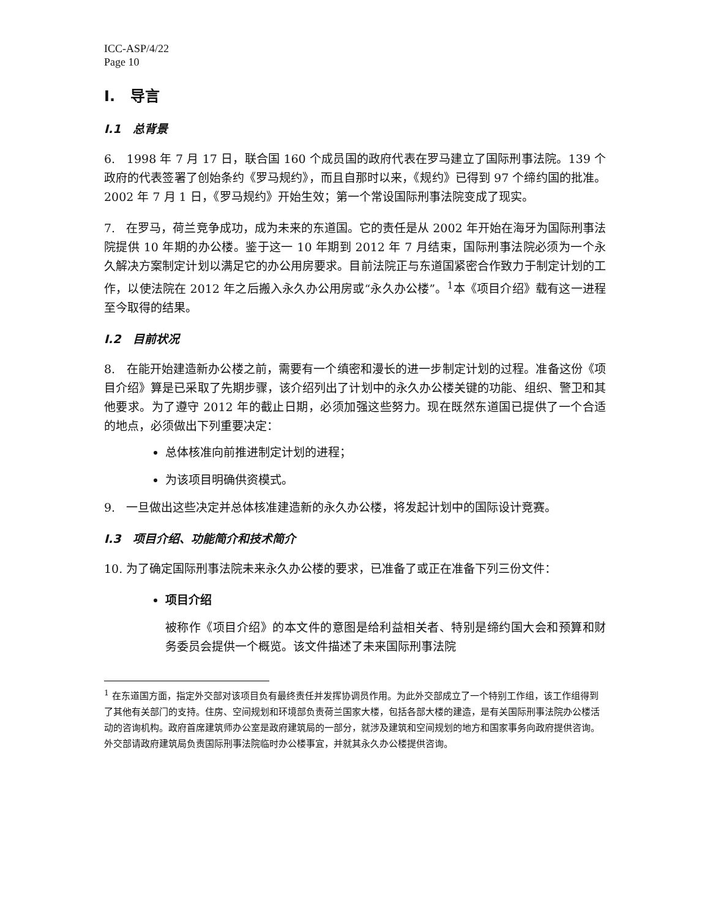ICC-ASP/4/22
Page 10
I. 导言
I.1 总背景
6. 1998 年 7 月 17 日，联合国 160 个成员国的政府代表在罗马建立了国际刑事法院。139 个政府的代表签署了创始条约《罗马规约》，而且自那时以来，《规约》已得到 97 个缔约国的批准。2002 年 7 月 1 日，《罗马规约》开始生效；第一个常设国际刑事法院变成了现实。
7. 在罗马，荷兰竞争成功，成为未来的东道国。它的责任是从 2002 年开始在海牙为国际刑事法院提供 10 年期的办公楼。鉴于这一 10 年期到 2012 年 7 月结束，国际刑事法院必须为一个永久解决方案制定计划以满足它的办公用房要求。目前法院正与东道国紧密合作致力于制定计划的工作，以使法院在 2012 年之后搬入永久办公用房或“永久办公楼”。<sup>1</sup>本《项目介绍》载有这一进程至今取得的结果。
I.2 目前状况
8. 在能开始建造新办公楼之前，需要有一个缜密和漫长的进一步制定计划的过程。准备这份《项目介绍》算是已采取了先期步骤，该介绍列出了计划中的永久办公楼关键的功能、组织、警卫和其他要求。为了遵守 2012 年的截止日期，必须加强这些努力。现在既然东道国已提供了一个合适的地点，必须做出下列重要决定：
总体核准向前推进制定计划的进程；
为该项目明确供资模式。
9. 一旦做出这些决定并总体核准建造新的永久办公楼，将发起计划中的国际设计竞赛。
I.3 项目介绍、功能简介和技术简介
10. 为了确定国际刑事法院未来永久办公楼的要求，已准备了或正在准备下列三份文件：
项目介绍
被称作《项目介绍》的本文件的意图是给利益相关者、特别是缔约国大会和预算和财务委员会提供一个概览。该文件描述了未来国际刑事法院
<sup>1</sup> 在东道国方面，指定外交部对该项目负有最终责任并发挥协调员作用。为此外交部成立了一个特别工作组，该工作组得到了其他有关部门的支持。住房、空间规划和环境部负责荷兰国家大楼，包括各部大楼的建造，是有关国际刑事法院办公楼活动的咨询机构。政府首席建筑师办公室是政府建筑局的一部分，就涉及建筑和空间规划的地方和国家事务向政府提供咨询。外交部请政府建筑局负责国际刑事法院临时办公楼事宜，并就其永久办公楼提供咨询。